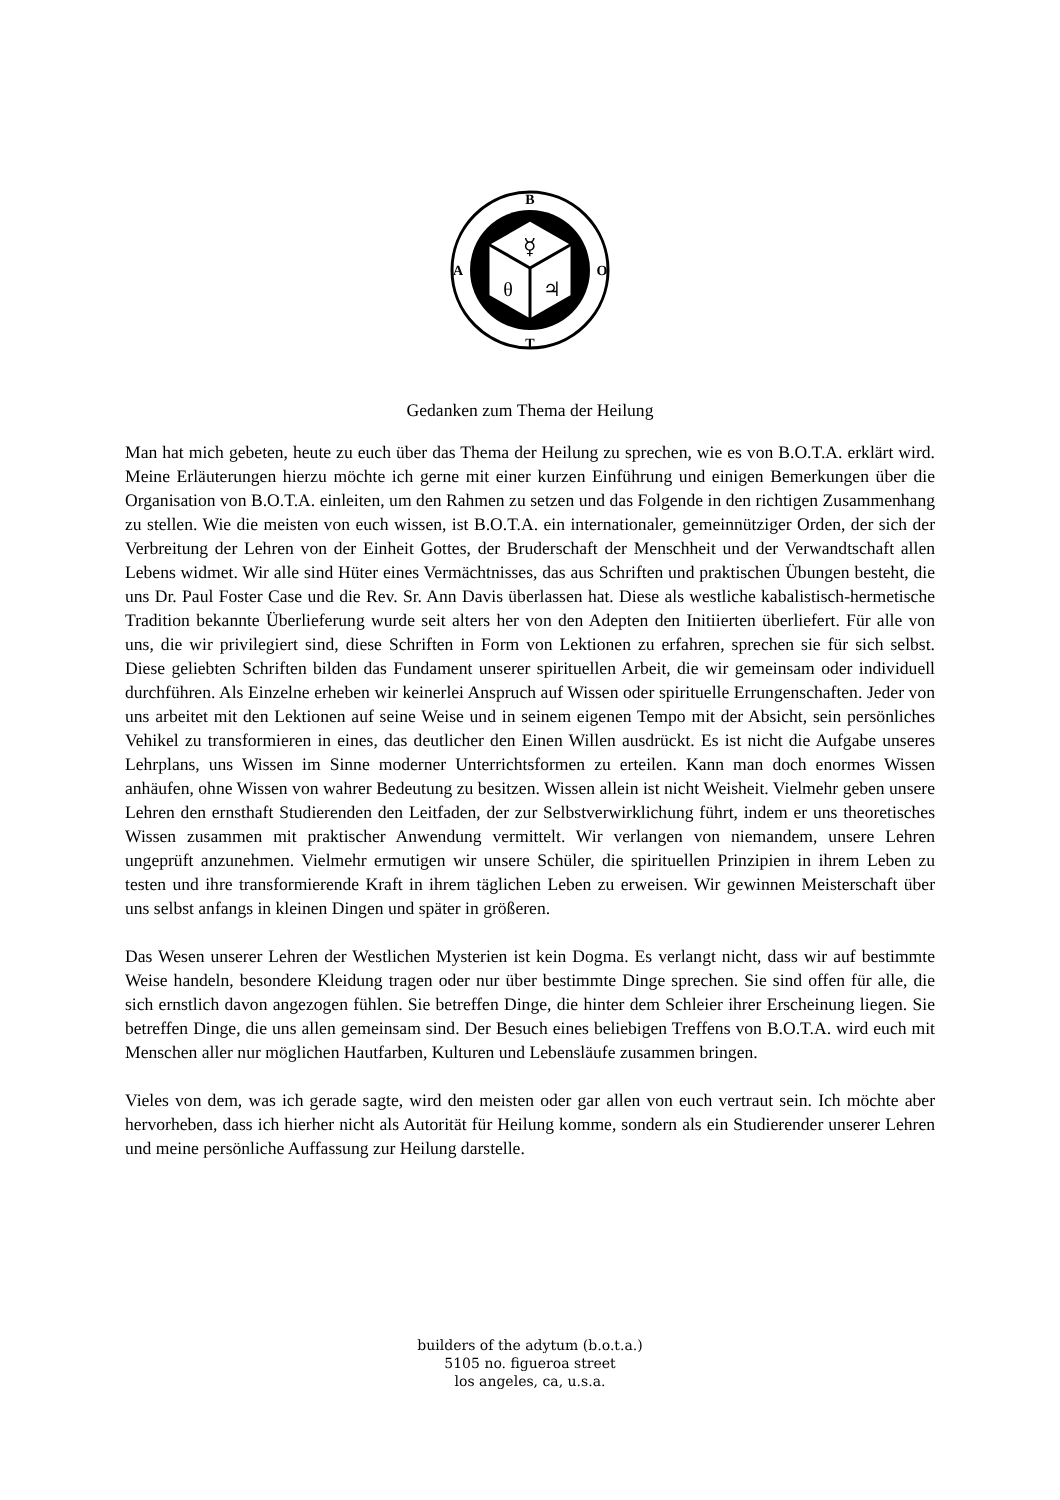B
A
O
T
☿
θ
♃
Gedanken zum Thema der Heilung
Man hat mich gebeten, heute zu euch über das Thema der Heilung zu sprechen, wie es von B.O.T.A. erklärt wird. Meine Erläuterungen hierzu möchte ich gerne mit einer kurzen Einführung und einigen Bemerkungen über die Organisation von B.O.T.A. einleiten, um den Rahmen zu setzen und das Folgende in den richtigen Zusammenhang zu stellen. Wie die meisten von euch wissen, ist B.O.T.A. ein internationaler, gemeinnütziger Orden, der sich der Verbreitung der Lehren von der Einheit Gottes, der Bruderschaft der Menschheit und der Verwandtschaft allen Lebens widmet. Wir alle sind Hüter eines Vermächtnisses, das aus Schriften und praktischen Übungen besteht, die uns Dr. Paul Foster Case und die Rev. Sr. Ann Davis überlassen hat. Diese als westliche kabalistisch-hermetische Tradition bekannte Überlieferung wurde seit alters her von den Adepten den Initiierten überliefert. Für alle von uns, die wir privilegiert sind, diese Schriften in Form von Lektionen zu erfahren, sprechen sie für sich selbst. Diese geliebten Schriften bilden das Fundament unserer spirituellen Arbeit, die wir gemeinsam oder individuell durchführen. Als Einzelne erheben wir keinerlei Anspruch auf Wissen oder spirituelle Errungenschaften. Jeder von uns arbeitet mit den Lektionen auf seine Weise und in seinem eigenen Tempo mit der Absicht, sein persönliches Vehikel zu transformieren in eines, das deutlicher den Einen Willen ausdrückt. Es ist nicht die Aufgabe unseres Lehrplans, uns Wissen im Sinne moderner Unterrichtsformen zu erteilen. Kann man doch enormes Wissen anhäufen, ohne Wissen von wahrer Bedeutung zu besitzen. Wissen allein ist nicht Weisheit. Vielmehr geben unsere Lehren den ernsthaft Studierenden den Leitfaden, der zur Selbstverwirklichung führt, indem er uns theoretisches Wissen zusammen mit praktischer Anwendung vermittelt. Wir verlangen von niemandem, unsere Lehren ungeprüft anzunehmen. Vielmehr ermutigen wir unsere Schüler, die spirituellen Prinzipien in ihrem Leben zu testen und ihre transformierende Kraft in ihrem täglichen Leben zu erweisen. Wir gewinnen Meisterschaft über uns selbst anfangs in kleinen Dingen und später in größeren.
Das Wesen unserer Lehren der Westlichen Mysterien ist kein Dogma. Es verlangt nicht, dass wir auf bestimmte Weise handeln, besondere Kleidung tragen oder nur über bestimmte Dinge sprechen. Sie sind offen für alle, die sich ernstlich davon angezogen fühlen. Sie betreffen Dinge, die hinter dem Schleier ihrer Erscheinung liegen. Sie betreffen Dinge, die uns allen gemeinsam sind. Der Besuch eines beliebigen Treffens von B.O.T.A. wird euch mit Menschen aller nur möglichen Hautfarben, Kulturen und Lebensläufe zusammen bringen.
Vieles von dem, was ich gerade sagte, wird den meisten oder gar allen von euch vertraut sein. Ich möchte aber hervorheben, dass ich hierher nicht als Autorität für Heilung komme, sondern als ein Studierender unserer Lehren und meine persönliche Auffassung zur Heilung darstelle.
builders of the adytum (b.o.t.a.)
5105 no. figueroa street
los angeles, ca, u.s.a.